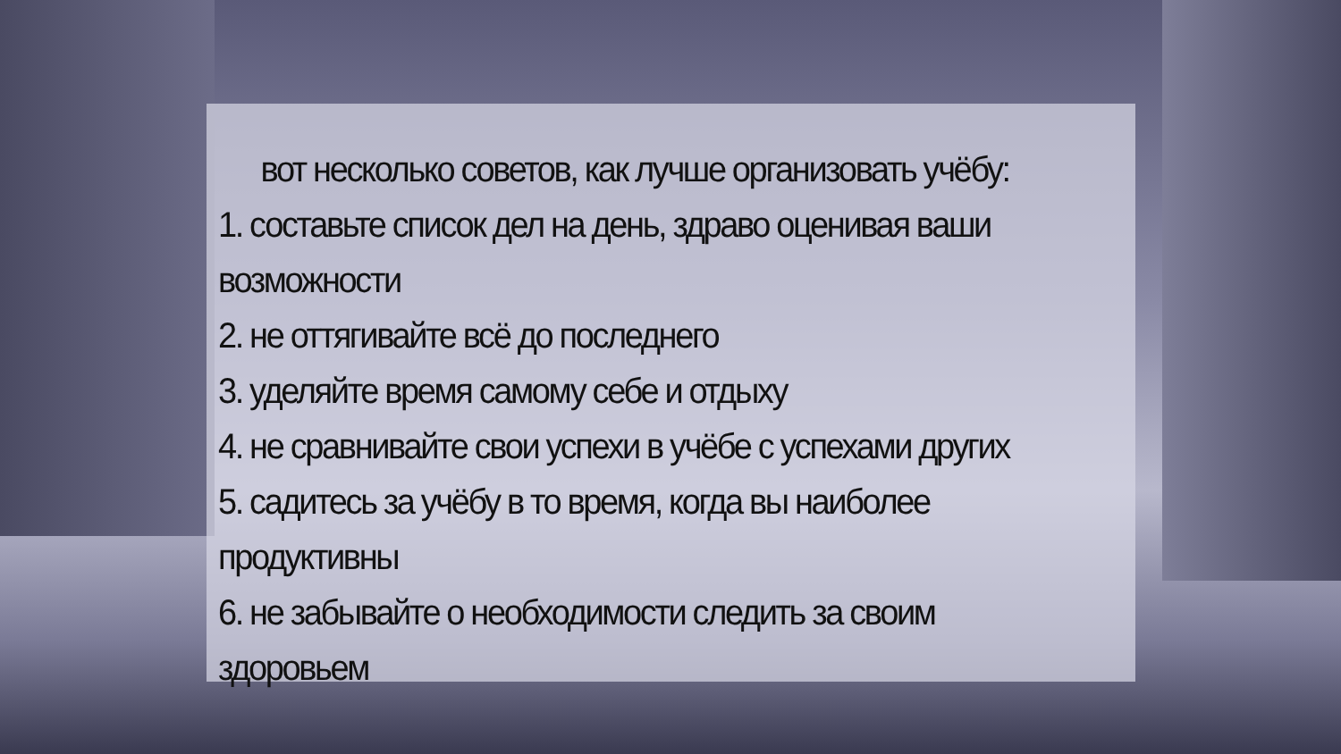вот несколько советов, как лучше организовать учёбу:
1. составьте список дел на день, здраво оценивая ваши возможности
2. не оттягивайте всё до последнего
3. уделяйте время самому себе и отдыху
4. не сравнивайте свои успехи в учёбе с успехами других
5. садитесь за учёбу в то время, когда вы наиболее продуктивны
6. не забывайте о необходимости следить за своим здоровьем